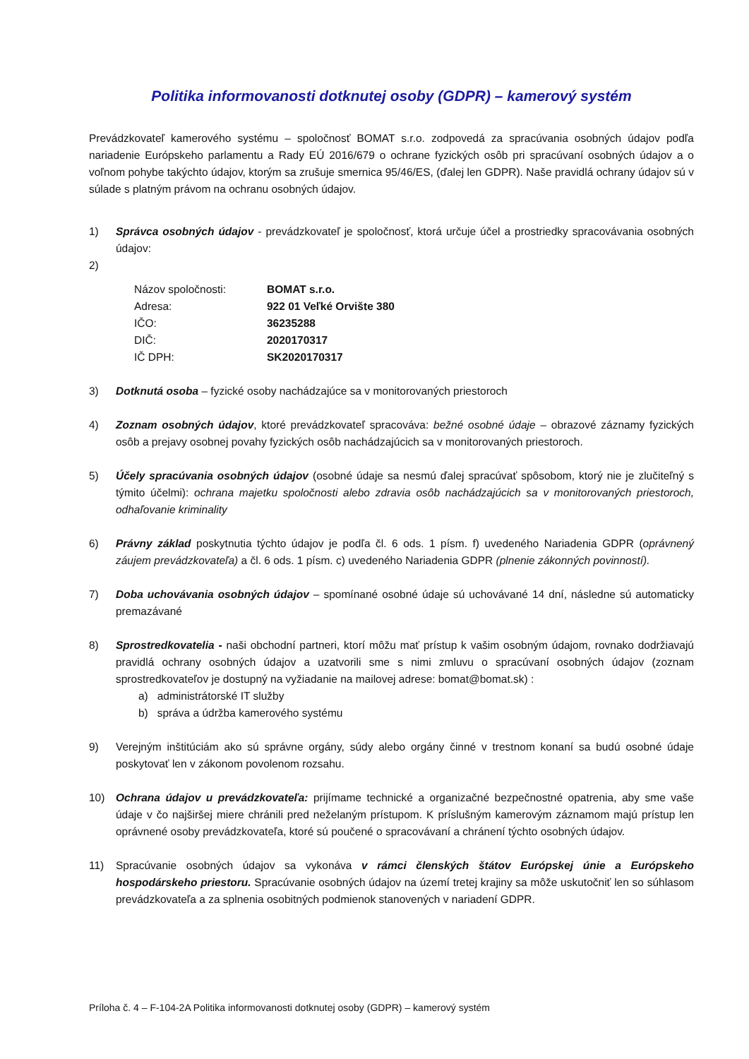Politika informovanosti dotknutej osoby (GDPR) – kamerový systém
Prevádzkovateľ kamerového systému – spoločnosť BOMAT s.r.o. zodpovedá za spracúvania osobných údajov podľa nariadenie Európskeho parlamentu a Rady EÚ 2016/679 o ochrane fyzických osôb pri spracúvaní osobných údajov a o voľnom pohybe takýchto údajov, ktorým sa zrušuje smernica 95/46/ES, (ďalej len GDPR). Naše pravidlá ochrany údajov sú v súlade s platným právom na ochranu osobných údajov.
1) Správca osobných údajov - prevádzkovateľ je spoločnosť, ktorá určuje účel a prostriedky spracovávania osobných údajov:
2)
| Názov spoločnosti: | BOMAT s.r.o. |
| Adresa: | 922 01 Veľké Orvište 380 |
| IČO: | 36235288 |
| DIČ: | 2020170317 |
| IČ DPH: | SK2020170317 |
3) Dotknutá osoba – fyzické osoby nachádzajúce sa v monitorovaných priestoroch
4) Zoznam osobných údajov, ktoré prevádzkovateľ spracováva: bežné osobné údaje – obrazové záznamy fyzických osôb a prejavy osobnej povahy fyzických osôb nachádzajúcich sa v monitorovaných priestoroch.
5) Účely spracúvania osobných údajov (osobné údaje sa nesmú ďalej spracúvať spôsobom, ktorý nie je zlučiteľný s týmito účelmi): ochrana majetku spoločnosti alebo zdravia osôb nachádzajúcich sa v monitorovaných priestoroch, odhaľovanie kriminality
6) Právny základ poskytnutia týchto údajov je podľa čl. 6 ods. 1 písm. f) uvedeného Nariadenia GDPR (oprávnený záujem prevádzkovateľa) a čl. 6 ods. 1 písm. c) uvedeného Nariadenia GDPR (plnenie zákonných povinností).
7) Doba uchovávania osobných údajov – spomínané osobné údaje sú uchovávané 14 dní, následne sú automaticky premazávané
8) Sprostredkovatelia - naši obchodní partneri, ktorí môžu mať prístup k vašim osobným údajom, rovnako dodržiavajú pravidlá ochrany osobných údajov a uzatvorili sme s nimi zmluvu o spracúvaní osobných údajov (zoznam sprostredkovateľov je dostupný na vyžiadanie na mailovej adrese: bomat@bomat.sk) :
a) administrátorské IT služby
b) správa a údržba kamerového systému
9) Verejným inštitúciám ako sú správne orgány, súdy alebo orgány činné v trestnom konaní sa budú osobné údaje poskytovať len v zákonom povolenom rozsahu.
10) Ochrana údajov u prevádzkovateľa: prijímame technické a organizačné bezpečnostné opatrenia, aby sme vaše údaje v čo najširšej miere chránili pred neželaným prístupom. K príslušným kamerovým záznamom majú prístup len oprávnené osoby prevádzkovateľa, ktoré sú poučené o spracovávaní a chránení týchto osobných údajov.
11) Spracúvanie osobných údajov sa vykonáva v rámci členských štátov Európskej únie a Európskeho hospodárskeho priestoru. Spracúvanie osobných údajov na území tretej krajiny sa môže uskutočniť len so súhlasom prevádzkovateľa a za splnenia osobitných podmienok stanovených v nariadení GDPR.
Príloha č. 4 – F-104-2A Politika informovanosti dotknutej osoby (GDPR) – kamerový systém